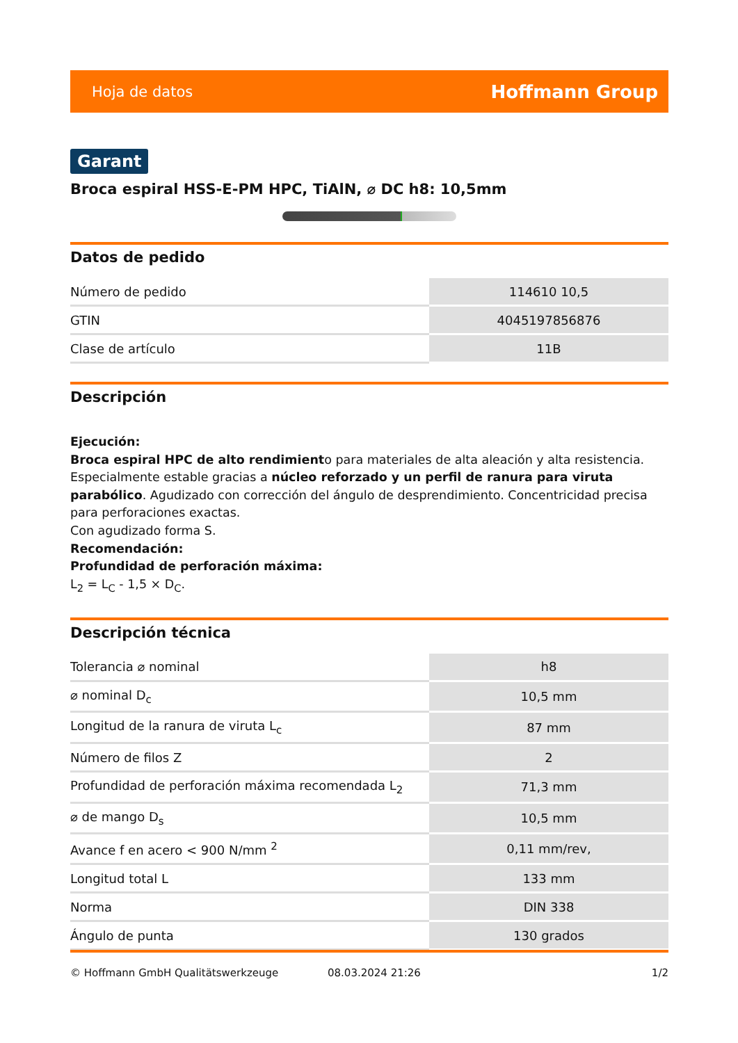Hoja de datos Hoffmann Group
Garant
Broca espiral HSS-E-PM HPC, TiAlN, ⌀ DC h8: 10,5mm
Datos de pedido
| Número de pedido | 114610 10,5 |
| GTIN | 4045197856876 |
| Clase de artículo | 11B |
Descripción
Ejecución:
Broca espiral HPC de alto rendimiento para materiales de alta aleación y alta resistencia. Especialmente estable gracias a núcleo reforzado y un perfil de ranura para viruta parabólico. Agudizado con corrección del ángulo de desprendimiento. Concentricidad precisa para perforaciones exactas.
Con agudizado forma S.
Recomendación:
Profundidad de perforación máxima:
L<sub>2</sub> = L<sub>C</sub> - 1,5 × D<sub>C</sub>.
Descripción técnica
| Tolerancia ⌀ nominal | h8 |
| ⌀ nominal D<sub>c</sub> | 10,5 mm |
| Longitud de la ranura de viruta L<sub>c</sub> | 87 mm |
| Número de filos Z | 2 |
| Profundidad de perforación máxima recomendada L<sub>2</sub> | 71,3 mm |
| ⌀ de mango D<sub>s</sub> | 10,5 mm |
| Avance f en acero < 900 N/mm <sup>2</sup> | 0,11 mm/rev, |
| Longitud total L | 133 mm |
| Norma | DIN 338 |
| Ángulo de punta | 130 grados |
© Hoffmann GmbH Qualitätswerkzeuge 08.03.2024 21:26 1/2